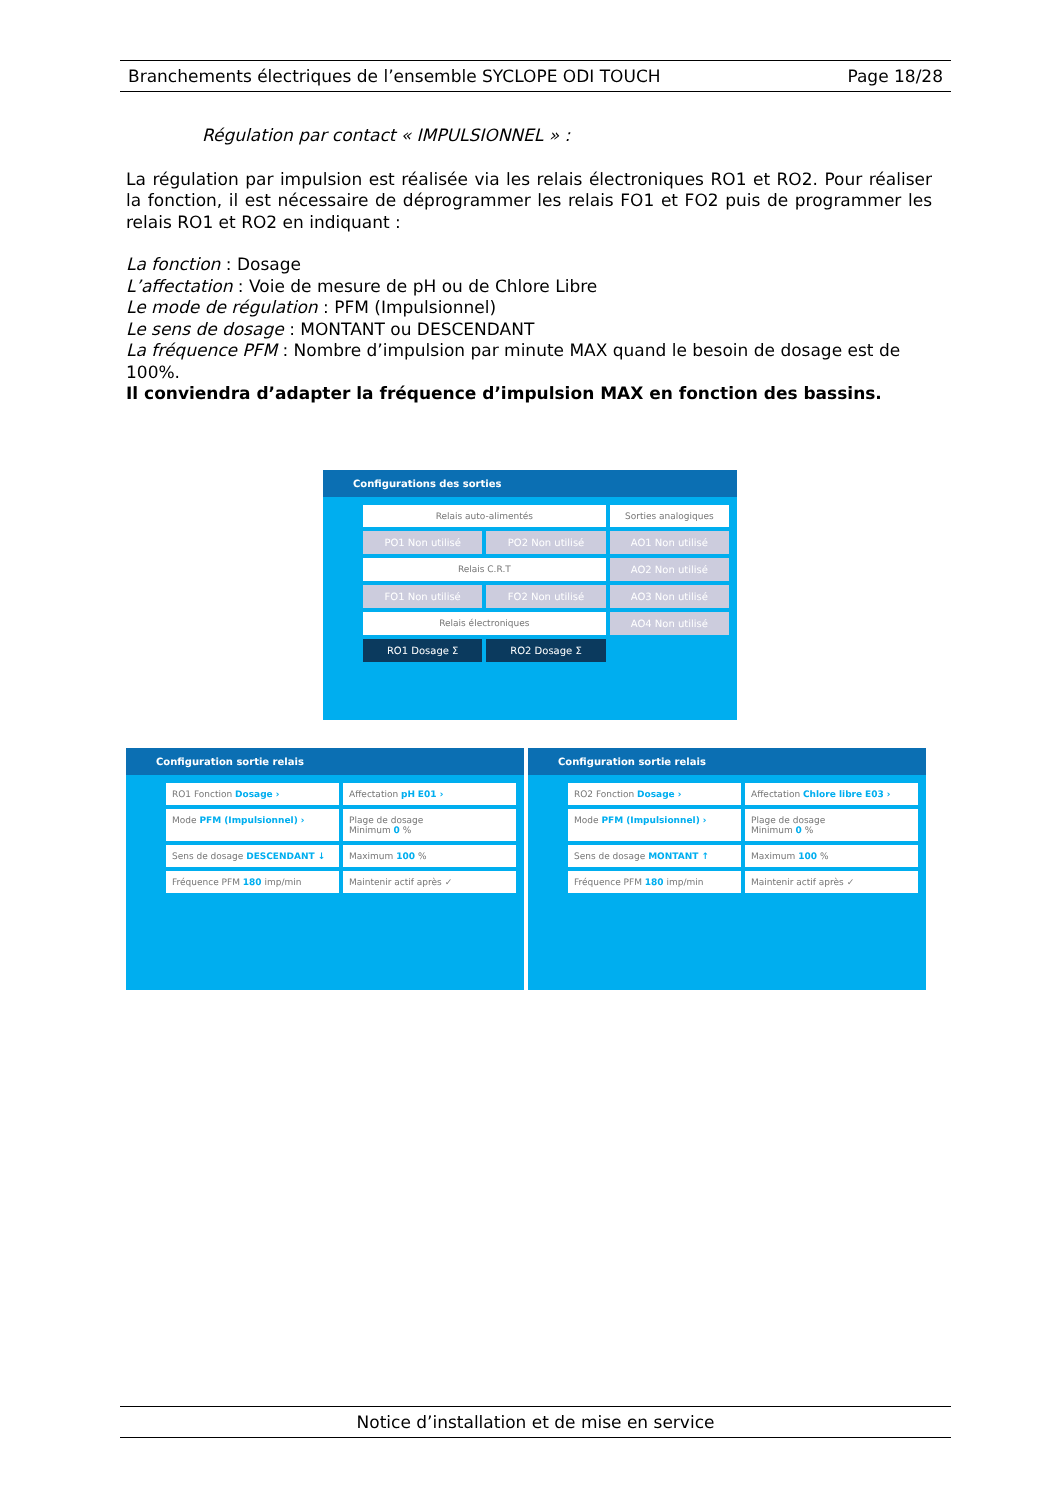Branchements électriques de l’ensemble SYCLOPE ODI TOUCH Page 18/28
Régulation par contact « IMPULSIONNEL » :
La régulation par impulsion est réalisée via les relais électroniques RO1 et RO2. Pour réaliser la fonction, il est nécessaire de déprogrammer les relais FO1 et FO2 puis de programmer les relais RO1 et RO2 en indiquant :
La fonction : Dosage
L’affectation : Voie de mesure de pH ou de Chlore Libre
Le mode de régulation : PFM (Impulsionnel)
Le sens de dosage : MONTANT ou DESCENDANT
La fréquence PFM : Nombre d’impulsion par minute MAX quand le besoin de dosage est de 100%.
Il conviendra d’adapter la fréquence d’impulsion MAX en fonction des bassins.
Configurations des sorties
Relais auto-alimentés
Sorties analogiques
PO1 Non utilisé
PO2 Non utilisé
AO1 Non utilisé
Relais C.R.T
AO2 Non utilisé
FO1 Non utilisé
FO2 Non utilisé
AO3 Non utilisé
Relais électroniques
AO4 Non utilisé
RO1 Dosage Σ
RO2 Dosage Σ
Configuration sortie relais
RO1 Fonction Dosage ›
Affectation pH E01 ›
Mode PFM (Impulsionnel) ›
Plage de dosage
Minimum 0 %
Sens de dosage DESCENDANT ↓
Maximum 100 %
Fréquence PFM 180 imp/min
Maintenir actif après ✓
Configuration sortie relais
RO2 Fonction Dosage ›
Affectation Chlore libre E03 ›
Mode PFM (Impulsionnel) ›
Plage de dosage
Minimum 0 %
Sens de dosage MONTANT ↑
Maximum 100 %
Fréquence PFM 180 imp/min
Maintenir actif après ✓
Notice d’installation et de mise en service